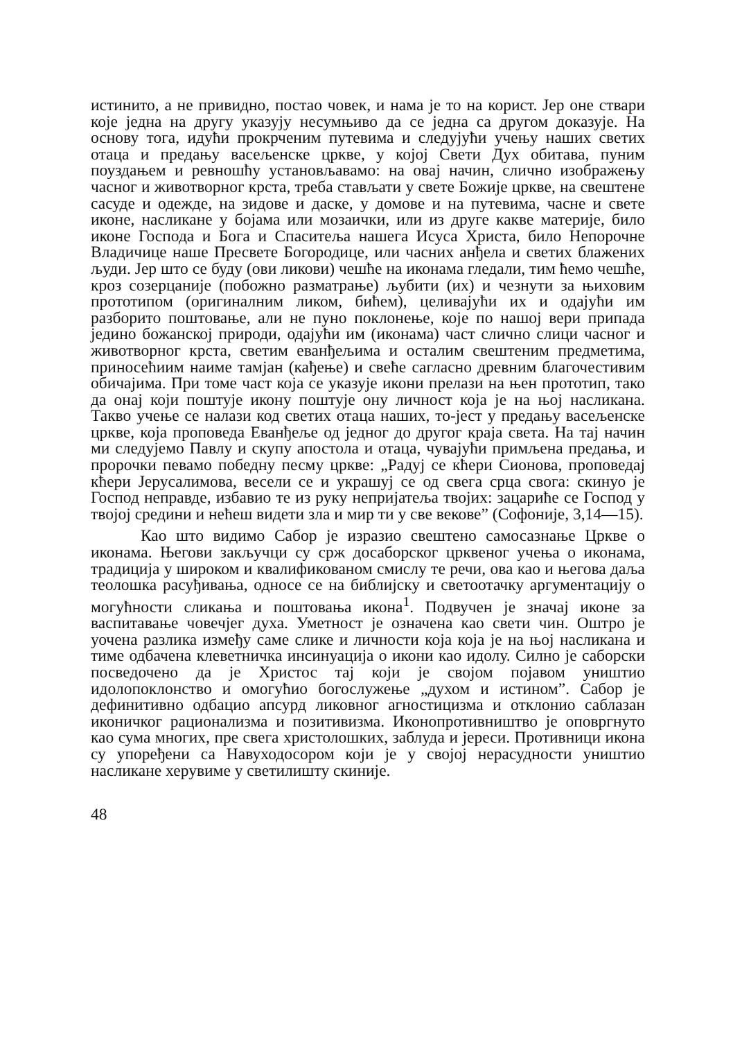истинито, а не привидно, постао човек, и нама је то на корист. Јер оне ствари које једна на другу указују несумњиво да се једна са другом доказује. На основу тога, идући прокрченим путевима и следујући учењу наших светих отаца и предању васељенске цркве, у којој Свети Дух обитава, пуним поуздањем и ревношћу установљавамо: на овај начин, слично изображењу часног и животворног крста, треба стављати у свете Божије цркве, на свештене сасуде и одежде, на зидове и даске, у домове и на путевима, часне и свете иконе, насликане у бојама или мозаички, или из друге какве материје, било иконе Господа и Бога и Спаситеља нашега Исуса Христа, било Непорочне Владичице наше Пресвете Богородице, или часних анђела и светих блажених људи. Јер што се буду (ови ликови) чешће на иконама гледали, тим ћемо чешће, кроз созерцаније (побожно разматрање) љубити (их) и чезнути за њиховим прототипом (оригиналним ликом, бићем), целивајући их и одајући им разборито поштовање, али не пуно поклонење, које по нашој вери припада једино божанској природи, одајући им (иконама) част слично слици часног и животворног крста, светим еванђељима и осталим свештеним предметима, приносећиим наиме тамјан (кађење) и свеће сагласно древним благочестивим обичајима. При томе част која се указује икони прелази на њен прототип, тако да онај који поштује икону поштује ону личност која је на њој насликана. Такво учење се налази код светих отаца наших, то-јест у предању васељенске цркве, која проповеда Еванђеље од једног до другог краја света. На тај начин ми следујемо Павлу и скупу апостола и отаца, чувајући примљена предања, и пророчки певамо победну песму цркве: „Радуј се кћери Сионова, проповедај кћери Јерусалимова, весели се и украшуј се од свега срца свога: скинуо је Господ неправде, избавио те из руку непријатеља твојих: зацариће се Господ у твојој средини и нећеш видети зла и мир ти у све векове” (Софоније, 3,14—15).
Као што видимо Сабор је изразио свештено самосазнање Цркве о иконама. Његови закључци су срж досаборског црквеног учења о иконама, традиција у широком и квалификованом смислу те речи, ова као и његова даља теолошка расуђивања, односе се на библијску и светоотачку аргументацију о могућности сликања и поштовања икона<sup>1</sup>. Подвучен је значај иконе за васпитавање човечјег духа. Уметност је означена као свети чин. Оштро је уочена разлика између саме слике и личности која која је на њој насликана и тиме одбачена клеветничка инсинуација о икони као идолу. Силно је саборски посведочено да је Христос тај који је својом појавом уништио идолопоклонство и омогућио богослужење „духом и истином”. Сабор је дефинитивно одбацио апсурд ликовног агностицизма и отклонио саблазан иконичког рационализма и позитивизма. Иконопротивништво је оповргнуто као сума многих, пре свега христолошких, заблуда и јереси. Противници икона су упоређени са Навуходосором који је у својој нерасудности уништио насликане херувиме у светилишту скиније.
48